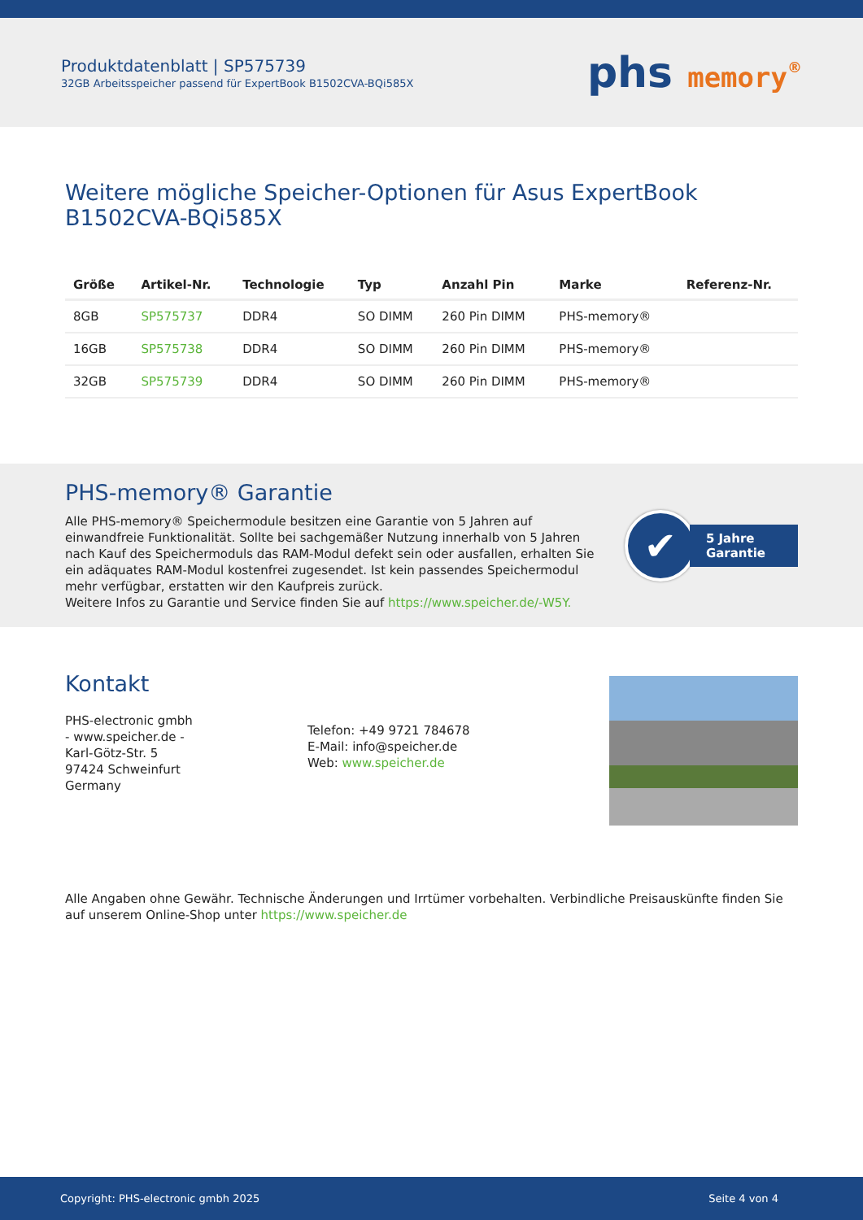Produktdatenblatt | SP575739
32GB Arbeitsspeicher passend für ExpertBook B1502CVA-BQi585X
phs memory<sup>®</sup>
Weitere mögliche Speicher-Optionen für Asus ExpertBook B1502CVA-BQi585X
| Größe | Artikel-Nr. | Technologie | Typ | Anzahl Pin | Marke | Referenz-Nr. |
| --- | --- | --- | --- | --- | --- | --- |
| 8GB | SP575737 | DDR4 | SO DIMM | 260 Pin DIMM | PHS-memory® | |
| 16GB | SP575738 | DDR4 | SO DIMM | 260 Pin DIMM | PHS-memory® | |
| 32GB | SP575739 | DDR4 | SO DIMM | 260 Pin DIMM | PHS-memory® | |
PHS-memory® Garantie
Alle PHS-memory® Speichermodule besitzen eine Garantie von 5 Jahren auf einwandfreie Funktionalität. Sollte bei sachgemäßer Nutzung innerhalb von 5 Jahren nach Kauf des Speichermoduls das RAM-Modul defekt sein oder ausfallen, erhalten Sie ein adäquates RAM-Modul kostenfrei zugesendet. Ist kein passendes Speichermodul mehr verfügbar, erstatten wir den Kaufpreis zurück.
Weitere Infos zu Garantie und Service finden Sie auf https://www.speicher.de/-W5Y.
✔
5 Jahre
Garantie
Kontakt
PHS-electronic gmbh
- www.speicher.de -
Karl-Götz-Str. 5
97424 Schweinfurt
Germany
Telefon: +49 9721 784678
E-Mail: info@speicher.de
Web: www.speicher.de
Alle Angaben ohne Gewähr. Technische Änderungen und Irrtümer vorbehalten. Verbindliche Preisauskünfte finden Sie auf unserem Online-Shop unter https://www.speicher.de
Copyright: PHS-electronic gmbh 2025 Seite 4 von 4